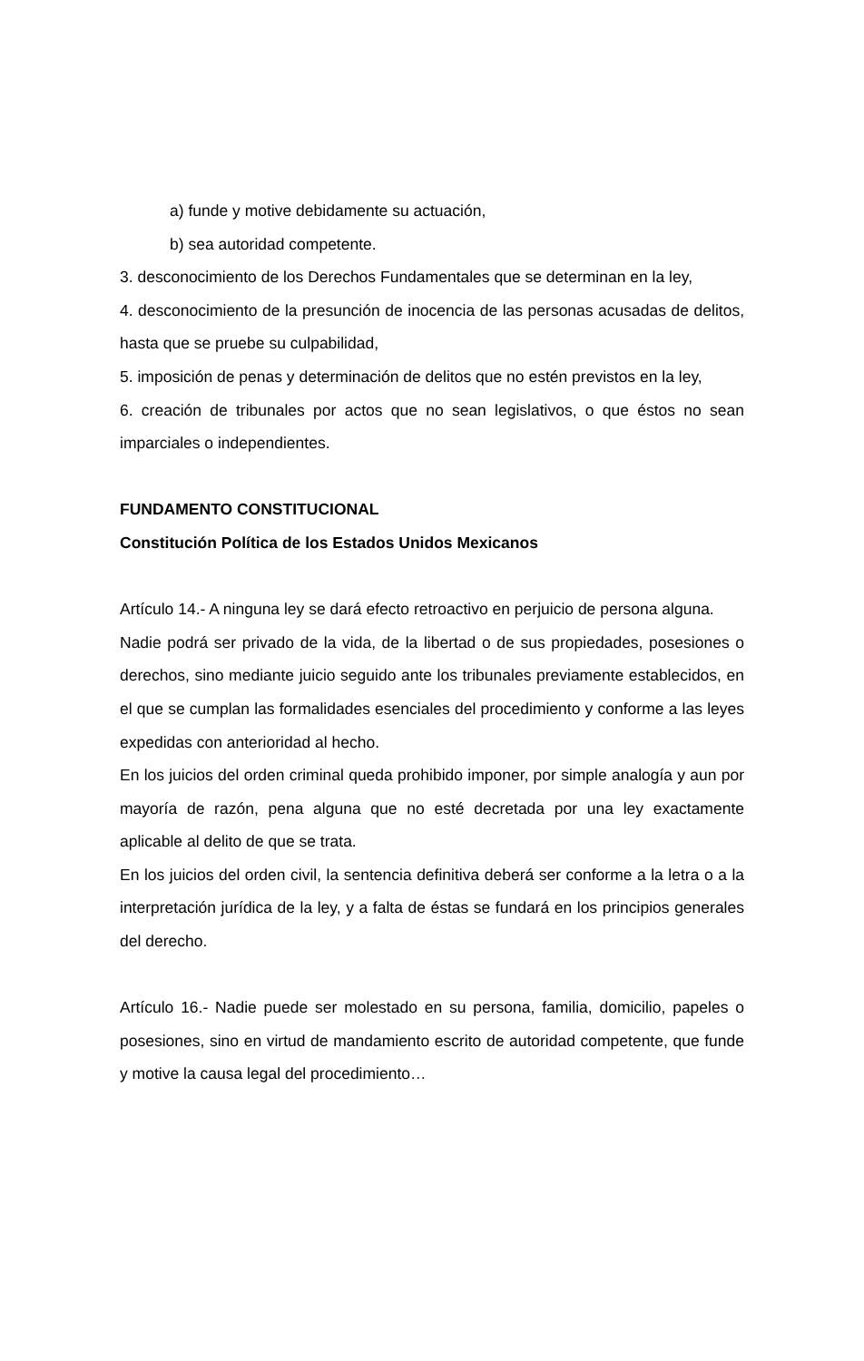a) funde y motive debidamente su actuación,
b) sea autoridad competente.
3. desconocimiento de los Derechos Fundamentales que se determinan en la ley,
4. desconocimiento de la presunción de inocencia de las personas acusadas de delitos, hasta que se pruebe su culpabilidad,
5. imposición de penas y determinación de delitos que no estén previstos en la ley,
6. creación de tribunales por actos que no sean legislativos, o que éstos no sean imparciales o independientes.
FUNDAMENTO CONSTITUCIONAL
Constitución Política de los Estados Unidos Mexicanos
Artículo 14.- A ninguna ley se dará efecto retroactivo en perjuicio de persona alguna.
Nadie podrá ser privado de la vida, de la libertad o de sus propiedades, posesiones o derechos, sino mediante juicio seguido ante los tribunales previamente establecidos, en el que se cumplan las formalidades esenciales del procedimiento y conforme a las leyes expedidas con anterioridad al hecho.
En los juicios del orden criminal queda prohibido imponer, por simple analogía y aun por mayoría de razón, pena alguna que no esté decretada por una ley exactamente aplicable al delito de que se trata.
En los juicios del orden civil, la sentencia definitiva deberá ser conforme a la letra o a la interpretación jurídica de la ley, y a falta de éstas se fundará en los principios generales del derecho.
Artículo 16.- Nadie puede ser molestado en su persona, familia, domicilio, papeles o posesiones, sino en virtud de mandamiento escrito de autoridad competente, que funde y motive la causa legal del procedimiento…